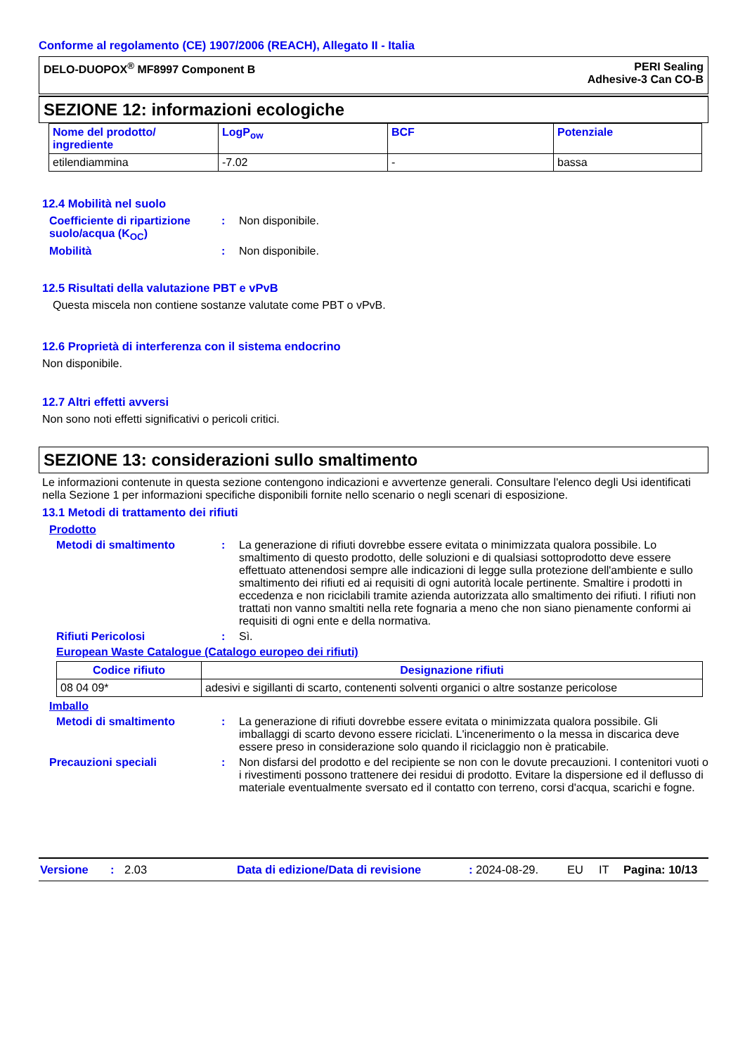Conforme al regolamento (CE) 1907/2006 (REACH), Allegato II - Italia
DELO-DUOPOX<sup>®</sup> MF8997 Component B
PERI Sealing
Adhesive-3 Can CO-B
SEZIONE 12: informazioni ecologiche
| Nome del prodotto/ ingrediente | LogP<sub>ow</sub> | BCF | Potenziale |
| --- | --- | --- | --- |
| etilendiammina | -7.02 | - | bassa |
12.4 Mobilità nel suolo
Coefficiente di ripartizione suolo/acqua (K<sub>OC</sub>)
: Non disponibile.
Mobilità : Non disponibile.
12.5 Risultati della valutazione PBT e vPvB
Questa miscela non contiene sostanze valutate come PBT o vPvB.
12.6 Proprietà di interferenza con il sistema endocrino
Non disponibile.
12.7 Altri effetti avversi
Non sono noti effetti significativi o pericoli critici.
SEZIONE 13: considerazioni sullo smaltimento
Le informazioni contenute in questa sezione contengono indicazioni e avvertenze generali. Consultare l'elenco degli Usi identificati nella Sezione 1 per informazioni specifiche disponibili fornite nello scenario o negli scenari di esposizione.
13.1 Metodi di trattamento dei rifiuti
Prodotto
Metodi di smaltimento : La generazione di rifiuti dovrebbe essere evitata o minimizzata qualora possibile. Lo smaltimento di questo prodotto, delle soluzioni e di qualsiasi sottoprodotto deve essere effettuato attenendosi sempre alle indicazioni di legge sulla protezione dell'ambiente e sullo smaltimento dei rifiuti ed ai requisiti di ogni autorità locale pertinente. Smaltire i prodotti in eccedenza e non riciclabili tramite azienda autorizzata allo smaltimento dei rifiuti. I rifiuti non trattati non vanno smaltiti nella rete fognaria a meno che non siano pienamente conformi ai requisiti di ogni ente e della normativa.
Rifiuti Pericolosi : Sì.
European Waste Catalogue (Catalogo europeo dei rifiuti)
| Codice rifiuto | Designazione rifiuti |
| --- | --- |
| 08 04 09* | adesivi e sigillanti di scarto, contenenti solventi organici o altre sostanze pericolose |
Imballo
Metodi di smaltimento : La generazione di rifiuti dovrebbe essere evitata o minimizzata qualora possibile. Gli imballaggi di scarto devono essere riciclati. L'incenerimento o la messa in discarica deve essere preso in considerazione solo quando il riciclaggio non è praticabile.
Precauzioni speciali : Non disfarsi del prodotto e del recipiente se non con le dovute precauzioni. I contenitori vuoti o i rivestimenti possono trattenere dei residui di prodotto. Evitare la dispersione ed il deflusso di materiale eventualmente sversato ed il contatto con terreno, corsi d'acqua, scarichi e fogne.
Versione: 2.03 Data di edizione/Data di revisione: 2024-08-29. EU IT Pagina: 10/13